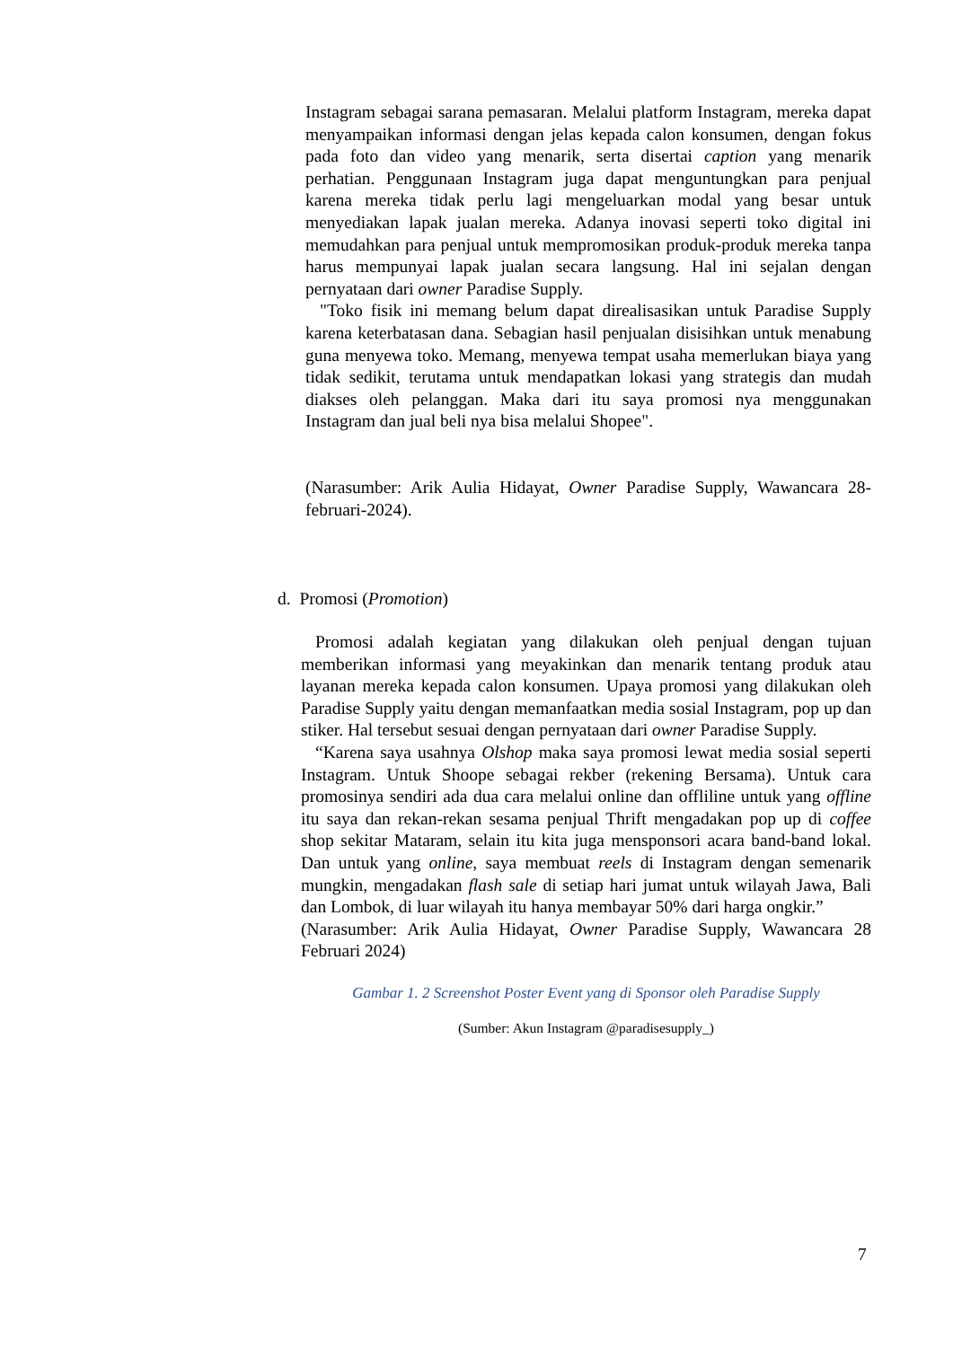Instagram sebagai sarana pemasaran. Melalui platform Instagram, mereka dapat menyampaikan informasi dengan jelas kepada calon konsumen, dengan fokus pada foto dan video yang menarik, serta disertai caption yang menarik perhatian. Penggunaan Instagram juga dapat menguntungkan para penjual karena mereka tidak perlu lagi mengeluarkan modal yang besar untuk menyediakan lapak jualan mereka. Adanya inovasi seperti toko digital ini memudahkan para penjual untuk mempromosikan produk-produk mereka tanpa harus mempunyai lapak jualan secara langsung. Hal ini sejalan dengan pernyataan dari owner Paradise Supply.
"Toko fisik ini memang belum dapat direalisasikan untuk Paradise Supply karena keterbatasan dana. Sebagian hasil penjualan disisihkan untuk menabung guna menyewa toko. Memang, menyewa tempat usaha memerlukan biaya yang tidak sedikit, terutama untuk mendapatkan lokasi yang strategis dan mudah diakses oleh pelanggan. Maka dari itu saya promosi nya menggunakan Instagram dan jual beli nya bisa melalui Shopee".
(Narasumber: Arik Aulia Hidayat, Owner Paradise Supply, Wawancara 28-februari-2024).
d. Promosi (Promotion)
Promosi adalah kegiatan yang dilakukan oleh penjual dengan tujuan memberikan informasi yang meyakinkan dan menarik tentang produk atau layanan mereka kepada calon konsumen. Upaya promosi yang dilakukan oleh Paradise Supply yaitu dengan memanfaatkan media sosial Instagram, pop up dan stiker. Hal tersebut sesuai dengan pernyataan dari owner Paradise Supply.
“Karena saya usahnya Olshop maka saya promosi lewat media sosial seperti Instagram. Untuk Shoope sebagai rekber (rekening Bersama). Untuk cara promosinya sendiri ada dua cara melalui online dan offliline untuk yang offline itu saya dan rekan-rekan sesama penjual Thrift mengadakan pop up di coffee shop sekitar Mataram, selain itu kita juga mensponsori acara band-band lokal. Dan untuk yang online, saya membuat reels di Instagram dengan semenarik mungkin, mengadakan flash sale di setiap hari jumat untuk wilayah Jawa, Bali dan Lombok, di luar wilayah itu hanya membayar 50% dari harga ongkir.”
(Narasumber: Arik Aulia Hidayat, Owner Paradise Supply, Wawancara 28 Februari 2024)
Gambar 1. 2 Screenshot Poster Event yang di Sponsor oleh Paradise Supply
(Sumber: Akun Instagram @paradisesupply_)
7